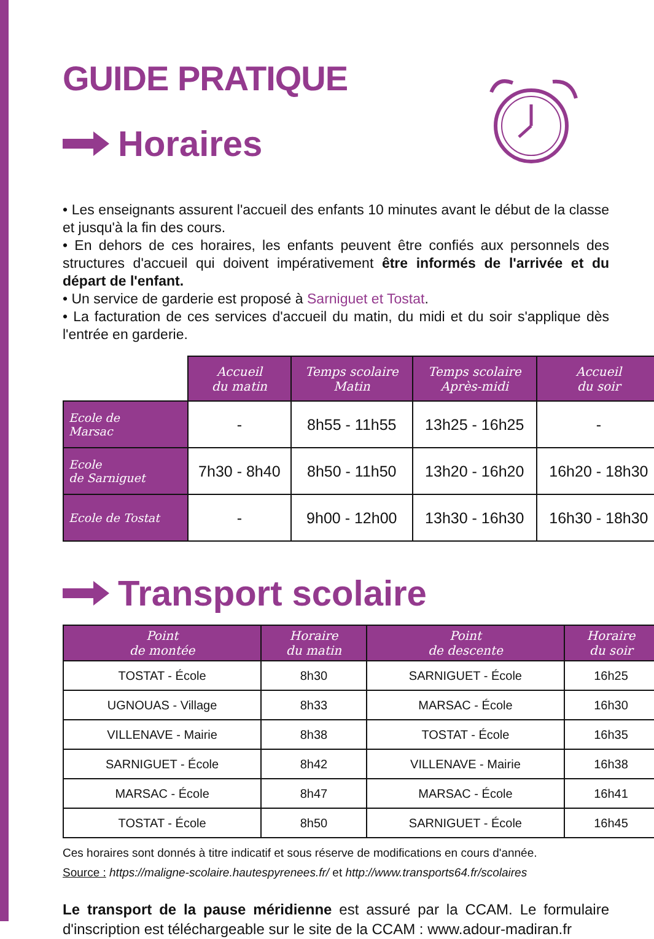GUIDE PRATIQUE
Horaires
• Les enseignants assurent l'accueil des enfants 10 minutes avant le début de la classe et jusqu'à la fin des cours.
• En dehors de ces horaires, les enfants peuvent être confiés aux personnels des structures d'accueil qui doivent impérativement être informés de l'arrivée et du départ de l'enfant.
• Un service de garderie est proposé à Sarniguet et Tostat.
• La facturation de ces services d'accueil du matin, du midi et du soir s'applique dès l'entrée en garderie.
| | Accueil du matin | Temps scolaire Matin | Temps scolaire Après-midi | Accueil du soir |
| Ecole de Marsac | - | 8h55 - 11h55 | 13h25 - 16h25 | - |
| Ecole de Sarniguet | 7h30 - 8h40 | 8h50 - 11h50 | 13h20 - 16h20 | 16h20 - 18h30 |
| Ecole de Tostat | - | 9h00 - 12h00 | 13h30 - 16h30 | 16h30 - 18h30 |
Transport scolaire
| Point de montée | Horaire du matin | Point de descente | Horaire du soir |
| --- | --- | --- | --- |
| TOSTAT - École | 8h30 | SARNIGUET - École | 16h25 |
| UGNOUAS - Village | 8h33 | MARSAC - École | 16h30 |
| VILLENAVE - Mairie | 8h38 | TOSTAT - École | 16h35 |
| SARNIGUET - École | 8h42 | VILLENAVE - Mairie | 16h38 |
| MARSAC - École | 8h47 | MARSAC - École | 16h41 |
| TOSTAT - École | 8h50 | SARNIGUET - École | 16h45 |
Ces horaires sont donnés à titre indicatif et sous réserve de modifications en cours d'année.
Source : https://maligne-scolaire.hautespyrenees.fr/ et http://www.transports64.fr/scolaires
Le transport de la pause méridienne est assuré par la CCAM. Le formulaire d'inscription est téléchargeable sur le site de la CCAM : www.adour-madiran.fr